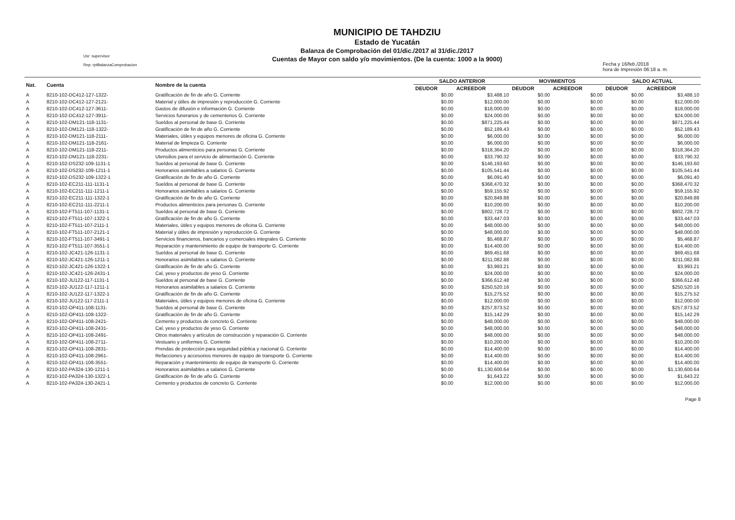Usr: supervisor
Rep: rptBalanzaComprobacion
MUNICIPIO DE TAHDZIU
Estado de Yucatán
Balanza de Comprobación del 01/dic./2017 al 31/dic./2017
Cuentas de Mayor con saldo y/o movimientos. (De la cuenta: 1000 a la 9000)
Fecha y 16/feb./2018
hora de Impresión 06:18 a. m.
| Nat. | Cuenta | Nombre de la cuenta | SALDO ANTERIOR | | MOVIMIENTOS | | SALDO ACTUAL | |
| --- | --- | --- | --- | --- | --- | --- | --- | --- |
| | | | DEUDOR | ACREEDOR | DEUDOR | ACREEDOR | DEUDOR | ACREEDOR |
| A | 8210-102-DC412-127-1322- | Gratificación de fin de año G. Corriente | $0.00 | $3,488.10 | $0.00 | $0.00 | $0.00 | $3,488.10 |
| A | 8210-102-DC412-127-2121- | Material y útiles de impresión y reproducción G. Corriente | $0.00 | $12,000.00 | $0.00 | $0.00 | $0.00 | $12,000.00 |
| A | 8210-102-DC412-127-3611- | Gastos de difusión e información G. Corriente | $0.00 | $18,000.00 | $0.00 | $0.00 | $0.00 | $18,000.00 |
| A | 8210-102-DC412-127-3911- | Servicios funerarios y de cementerios G. Corriente | $0.00 | $24,000.00 | $0.00 | $0.00 | $0.00 | $24,000.00 |
| A | 8210-102-DM121-118-1131- | Sueldos al personal de base G. Corriente | $0.00 | $871,225.44 | $0.00 | $0.00 | $0.00 | $871,225.44 |
| A | 8210-102-DM121-118-1322- | Gratificación de fin de año G. Corriente | $0.00 | $52,189.43 | $0.00 | $0.00 | $0.00 | $52,189.43 |
| A | 8210-102-DM121-118-2111- | Materiales, útiles y equipos menores de oficina G. Corriente | $0.00 | $6,000.00 | $0.00 | $0.00 | $0.00 | $6,000.00 |
| A | 8210-102-DM121-118-2161- | Material de limpieza G. Corriente | $0.00 | $6,000.00 | $0.00 | $0.00 | $0.00 | $6,000.00 |
| A | 8210-102-DM121-118-2211- | Productos alimenticios para personas G. Corriente | $0.00 | $318,364.20 | $0.00 | $0.00 | $0.00 | $318,364.20 |
| A | 8210-102-DM121-118-2231- | Utensilios para el servicio de alimentación G. Corriente | $0.00 | $33,790.32 | $0.00 | $0.00 | $0.00 | $33,790.32 |
| A | 8210-102-DS232-109-1131-1 | Sueldos al personal de base G. Corriente | $0.00 | $146,193.60 | $0.00 | $0.00 | $0.00 | $146,193.60 |
| A | 8210-102-DS232-109-1211-1 | Honorarios asimilables a salarios G. Corriente | $0.00 | $105,541.44 | $0.00 | $0.00 | $0.00 | $105,541.44 |
| A | 8210-102-DS232-109-1322-1 | Gratificación de fin de año G. Corriente | $0.00 | $6,091.40 | $0.00 | $0.00 | $0.00 | $6,091.40 |
| A | 8210-102-EC211-111-1131-1 | Sueldos al personal de base G. Corriente | $0.00 | $368,470.32 | $0.00 | $0.00 | $0.00 | $368,470.32 |
| A | 8210-102-EC211-111-1211-1 | Honorarios asimilables a salarios G. Corriente | $0.00 | $59,155.92 | $0.00 | $0.00 | $0.00 | $59,155.92 |
| A | 8210-102-EC211-111-1322-1 | Gratificación de fin de año G. Corriente | $0.00 | $20,849.88 | $0.00 | $0.00 | $0.00 | $20,849.88 |
| A | 8210-102-EC211-111-2211-1 | Productos alimenticios para personas G. Corriente | $0.00 | $10,200.00 | $0.00 | $0.00 | $0.00 | $10,200.00 |
| A | 8210-102-FT511-107-1131-1 | Sueldos al personal de base G. Corriente | $0.00 | $802,728.72 | $0.00 | $0.00 | $0.00 | $802,728.72 |
| A | 8210-102-FT511-107-1322-1 | Gratificación de fin de año G. Corriente | $0.00 | $33,447.03 | $0.00 | $0.00 | $0.00 | $33,447.03 |
| A | 8210-102-FT511-107-2111-1 | Materiales, útiles y equipos menores de oficina G. Corriente | $0.00 | $48,000.00 | $0.00 | $0.00 | $0.00 | $48,000.00 |
| A | 8210-102-FT511-107-2121-1 | Material y útiles de impresión y reproducción G. Corriente | $0.00 | $48,000.00 | $0.00 | $0.00 | $0.00 | $48,000.00 |
| A | 8210-102-FT511-107-3491-1 | Servicios financieros, bancarios y comerciales integrales G. Corriente | $0.00 | $5,468.87 | $0.00 | $0.00 | $0.00 | $5,468.87 |
| A | 8210-102-FT511-107-3551-1 | Reparación y mantenimiento de equipo de transporte G. Corriente | $0.00 | $14,400.00 | $0.00 | $0.00 | $0.00 | $14,400.00 |
| A | 8210-102-JC421-126-1131-1 | Sueldos al personal de base G. Corriente | $0.00 | $69,451.68 | $0.00 | $0.00 | $0.00 | $69,451.68 |
| A | 8210-102-JC421-126-1211-1 | Honorarios asimilables a salarios G. Corriente | $0.00 | $211,082.88 | $0.00 | $0.00 | $0.00 | $211,082.88 |
| A | 8210-102-JC421-126-1322-1 | Gratificación de fin de año G. Corriente | $0.00 | $3,993.21 | $0.00 | $0.00 | $0.00 | $3,993.21 |
| A | 8210-102-JC421-126-2431-1 | Cal, yeso y productos de yeso G. Corriente | $0.00 | $24,000.00 | $0.00 | $0.00 | $0.00 | $24,000.00 |
| A | 8210-102-JU122-117-1131-1 | Sueldos al personal de base G. Corriente | $0.00 | $366,612.48 | $0.00 | $0.00 | $0.00 | $366,612.48 |
| A | 8210-102-JU122-117-1211-1 | Honorarios asimilables a salarios G. Corriente | $0.00 | $250,520.16 | $0.00 | $0.00 | $0.00 | $250,520.16 |
| A | 8210-102-JU122-117-1322-1 | Gratificación de fin de año G. Corriente | $0.00 | $15,275.52 | $0.00 | $0.00 | $0.00 | $15,275.52 |
| A | 8210-102-JU122-117-2111-1 | Materiales, útiles y equipos menores de oficina G. Corriente | $0.00 | $12,000.00 | $0.00 | $0.00 | $0.00 | $12,000.00 |
| A | 8210-102-OP411-108-1131- | Sueldos al personal de base G. Corriente | $0.00 | $257,873.52 | $0.00 | $0.00 | $0.00 | $257,873.52 |
| A | 8210-102-OP411-108-1322- | Gratificación de fin de año G. Corriente | $0.00 | $15,142.29 | $0.00 | $0.00 | $0.00 | $15,142.29 |
| A | 8210-102-OP411-108-2421- | Cemento y productos de concreto G. Corriente | $0.00 | $48,000.00 | $0.00 | $0.00 | $0.00 | $48,000.00 |
| A | 8210-102-OP411-108-2431- | Cal, yeso y productos de yeso G. Corriente | $0.00 | $48,000.00 | $0.00 | $0.00 | $0.00 | $48,000.00 |
| A | 8210-102-OP411-108-2491- | Otros materiales y artículos de construcción y reparación G. Corriente | $0.00 | $48,000.00 | $0.00 | $0.00 | $0.00 | $48,000.00 |
| A | 8210-102-OP411-108-2711- | Vestuario y uniformes G. Corriente | $0.00 | $10,200.00 | $0.00 | $0.00 | $0.00 | $10,200.00 |
| A | 8210-102-OP411-108-2831- | Prendas de protección para seguridad pública y nacional G. Corriente | $0.00 | $14,400.00 | $0.00 | $0.00 | $0.00 | $14,400.00 |
| A | 8210-102-OP411-108-2961- | Refacciones y accesorios menores de equipo de transporte G. Corriente | $0.00 | $14,400.00 | $0.00 | $0.00 | $0.00 | $14,400.00 |
| A | 8210-102-OP411-108-3551- | Reparación y mantenimiento de equipo de transporte G. Corriente | $0.00 | $14,400.00 | $0.00 | $0.00 | $0.00 | $14,400.00 |
| A | 8210-102-PA324-130-1211-1 | Honorarios asimilables a salarios G. Corriente | $0.00 | $1,130,600.64 | $0.00 | $0.00 | $0.00 | $1,130,600.64 |
| A | 8210-102-PA324-130-1322-1 | Gratificación de fin de año G. Corriente | $0.00 | $1,643.22 | $0.00 | $0.00 | $0.00 | $1,643.22 |
| A | 8210-102-PA324-130-2421-1 | Cemento y productos de concreto G. Corriente | $0.00 | $12,000.00 | $0.00 | $0.00 | $0.00 | $12,000.00 |
Page 8